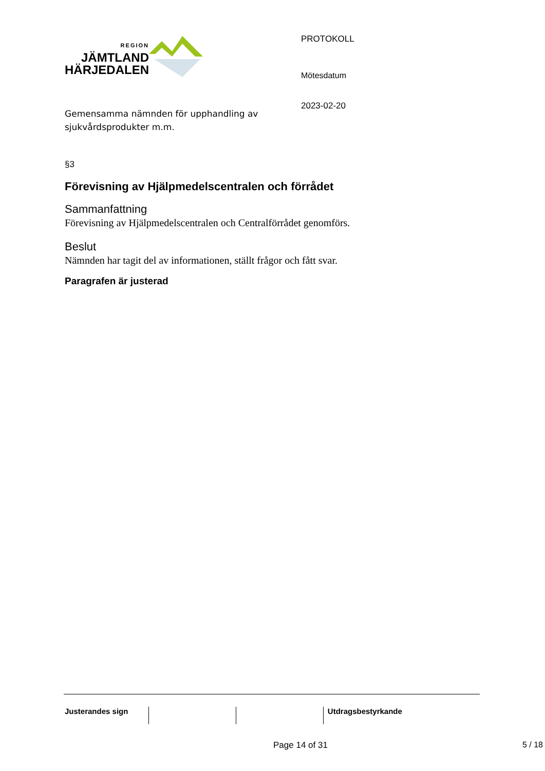REGION
JÄMTLAND
HÄRJEDALEN
Gemensamma nämnden för upphandling av sjukvårdsprodukter m.m.
PROTOKOLL
Mötesdatum
2023-02-20
§3
Förevisning av Hjälpmedelscentralen och förrådet
Sammanfattning
Förevisning av Hjälpmedelscentralen och Centralförrådet genomförs.
Beslut
Nämnden har tagit del av informationen, ställt frågor och fått svar.
Paragrafen är justerad
| Justerandes sign | | | Utdragsbestyrkande |
Page 14 of 31 5 / 18